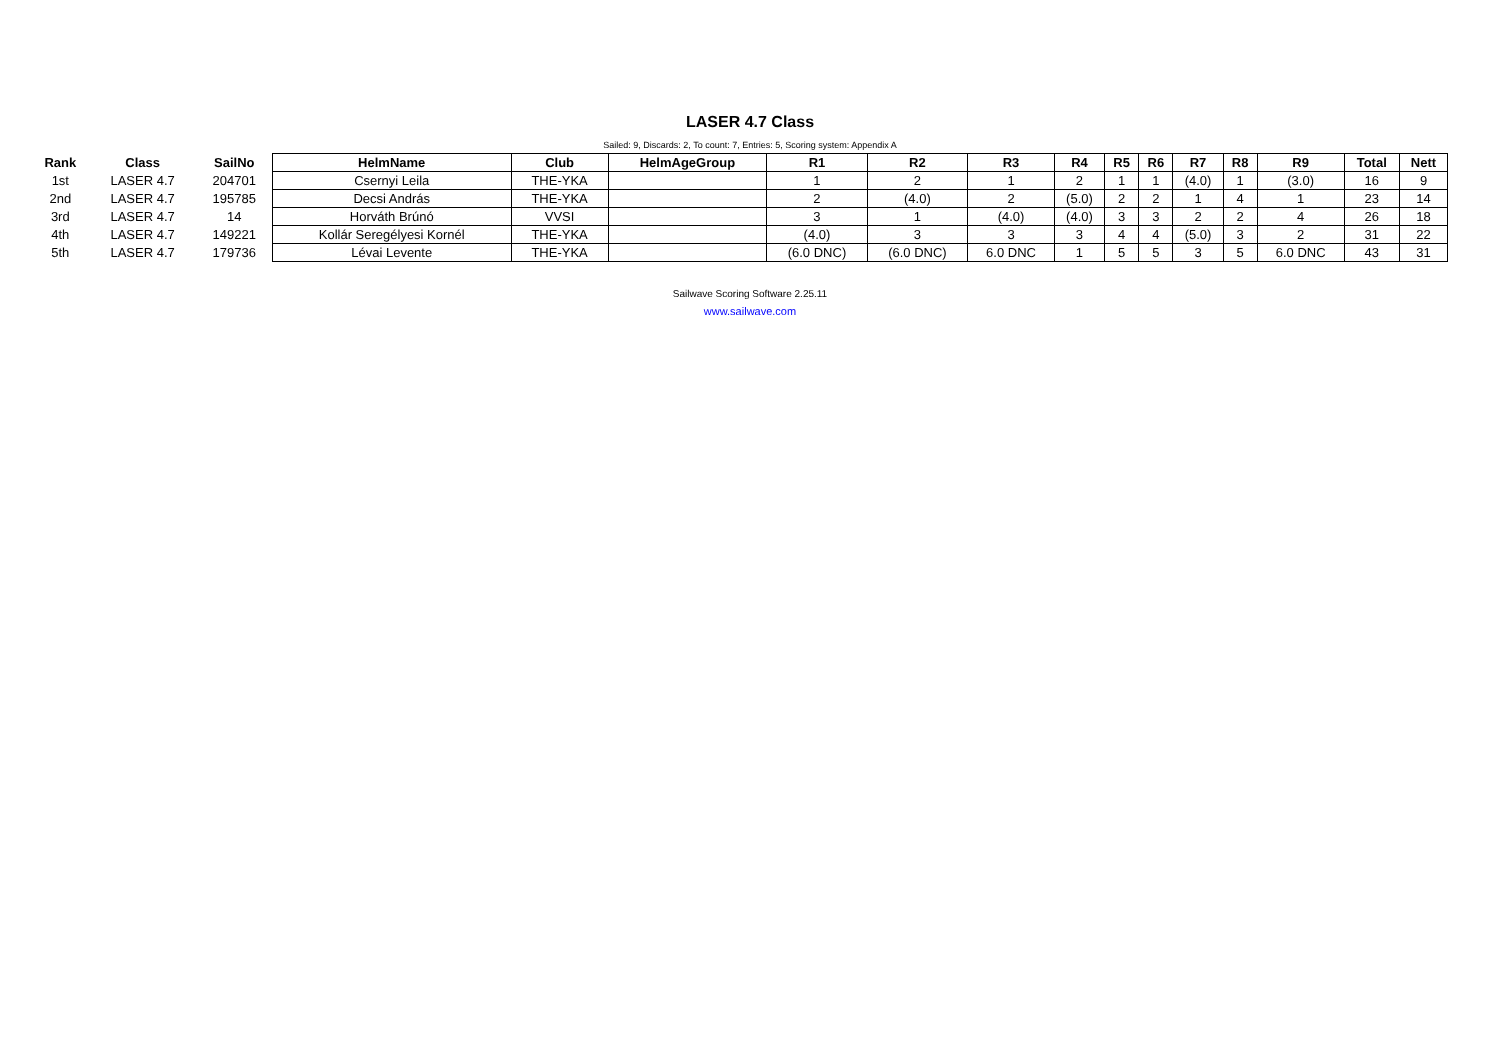LASER 4.7 Class
Sailed: 9, Discards: 2, To count: 7, Entries: 5, Scoring system: Appendix A
| Rank | Class | SailNo | HelmName | Club | HelmAgeGroup | R1 | R2 | R3 | R4 | R5 | R6 | R7 | R8 | R9 | Total | Nett |
| --- | --- | --- | --- | --- | --- | --- | --- | --- | --- | --- | --- | --- | --- | --- | --- | --- |
| 1st | LASER 4.7 | 204701 | Csernyi Leila | THE-YKA | | 1 | 2 | 1 | 2 | 1 | 1 | (4.0) | 1 | (3.0) | 16 | 9 |
| 2nd | LASER 4.7 | 195785 | Decsi András | THE-YKA | | 2 | (4.0) | 2 | (5.0) | 2 | 2 | 1 | 4 | 1 | 23 | 14 |
| 3rd | LASER 4.7 | 14 | Horváth Brúnó | VVSI | | 3 | 1 | (4.0) | (4.0) | 3 | 3 | 2 | 2 | 4 | 26 | 18 |
| 4th | LASER 4.7 | 149221 | Kollár Seregélyesi Kornél | THE-YKA | | (4.0) | 3 | 3 | 3 | 4 | 4 | (5.0) | 3 | 2 | 31 | 22 |
| 5th | LASER 4.7 | 179736 | Lévai Levente | THE-YKA | | (6.0 DNC) | (6.0 DNC) | 6.0 DNC | 1 | 5 | 5 | 3 | 5 | 6.0 DNC | 43 | 31 |
Sailwave Scoring Software 2.25.11
www.sailwave.com